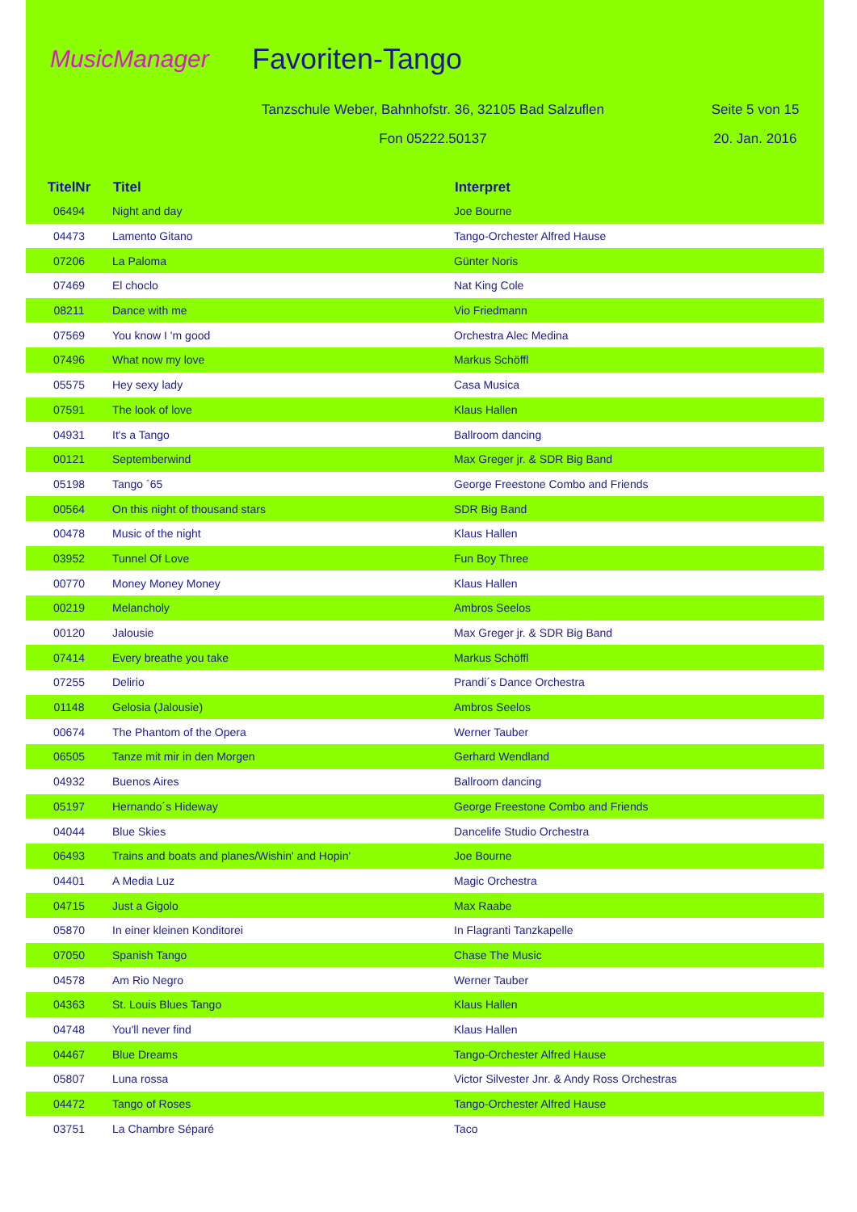MusicManager
Favoriten-Tango
Tanzschule Weber, Bahnhofstr. 36, 32105 Bad Salzuflen
Seite 5 von 15
Fon 05222.50137 20. Jan. 2016
| TitelNr | Titel | Interpret |
| --- | --- | --- |
| 06494 | Night and day | Joe Bourne |
| 04473 | Lamento Gitano | Tango-Orchester Alfred Hause |
| 07206 | La Paloma | Günter Noris |
| 07469 | El choclo | Nat King Cole |
| 08211 | Dance with me | Vio Friedmann |
| 07569 | You know I 'm good | Orchestra Alec Medina |
| 07496 | What now my love | Markus Schöffl |
| 05575 | Hey sexy lady | Casa Musica |
| 07591 | The look of love | Klaus Hallen |
| 04931 | It's a Tango | Ballroom dancing |
| 00121 | Septemberwind | Max Greger jr. & SDR Big Band |
| 05198 | Tango ´65 | George Freestone Combo and Friends |
| 00564 | On this night of thousand stars | SDR Big Band |
| 00478 | Music of the night | Klaus Hallen |
| 03952 | Tunnel Of Love | Fun Boy Three |
| 00770 | Money Money Money | Klaus Hallen |
| 00219 | Melancholy | Ambros Seelos |
| 00120 | Jalousie | Max Greger jr. & SDR Big Band |
| 07414 | Every breathe you take | Markus Schöffl |
| 07255 | Delirio | Prandi´s Dance Orchestra |
| 01148 | Gelosia (Jalousie) | Ambros Seelos |
| 00674 | The Phantom of the Opera | Werner Tauber |
| 06505 | Tanze mit mir in den Morgen | Gerhard Wendland |
| 04932 | Buenos Aires | Ballroom dancing |
| 05197 | Hernando´s Hideway | George Freestone Combo and Friends |
| 04044 | Blue Skies | Dancelife Studio Orchestra |
| 06493 | Trains and boats and planes/Wishin' and Hopin' | Joe Bourne |
| 04401 | A Media Luz | Magic Orchestra |
| 04715 | Just a Gigolo | Max Raabe |
| 05870 | In einer kleinen Konditorei | In Flagranti Tanzkapelle |
| 07050 | Spanish Tango | Chase The Music |
| 04578 | Am Rio Negro | Werner Tauber |
| 04363 | St. Louis Blues Tango | Klaus Hallen |
| 04748 | You'll never find | Klaus Hallen |
| 04467 | Blue Dreams | Tango-Orchester Alfred Hause |
| 05807 | Luna rossa | Victor Silvester Jnr. & Andy Ross Orchestras |
| 04472 | Tango of Roses | Tango-Orchester Alfred Hause |
| 03751 | La Chambre Séparé | Taco |